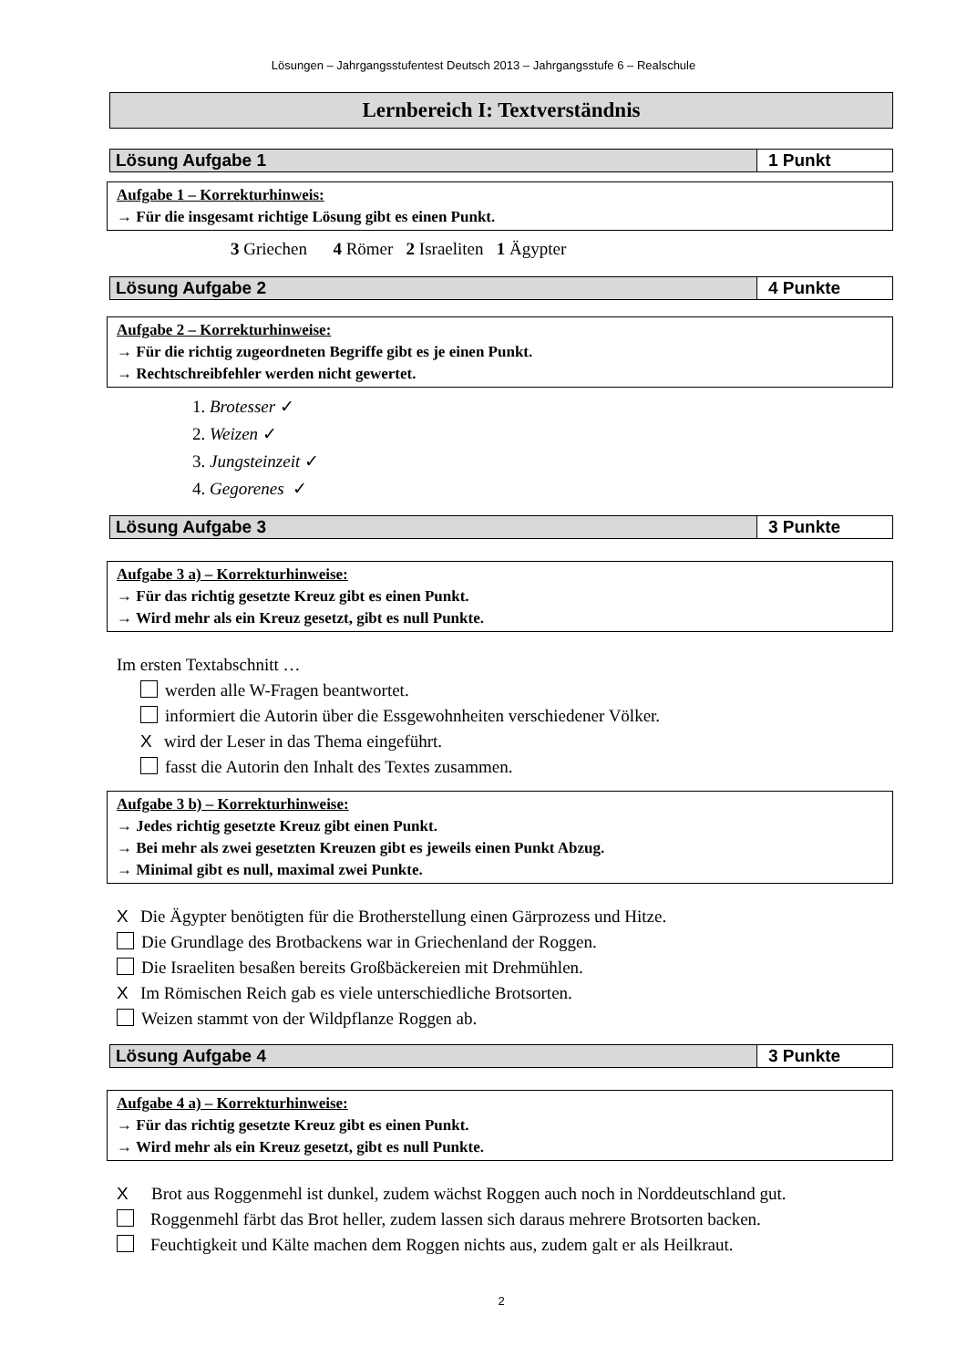Lösungen – Jahrgangsstufentest Deutsch 2013 – Jahrgangsstufe 6 – Realschule
Lernbereich I: Textverständnis
| Lösung Aufgabe 1 | 1 Punkt |
Aufgabe 1 – Korrekturhinweis:
→ Für die insgesamt richtige Lösung gibt es einen Punkt.
3 Griechen 4 Römer 2 Israeliten 1 Ägypter
| Lösung Aufgabe 2 | 4 Punkte |
Aufgabe 2 – Korrekturhinweise:
→ Für die richtig zugeordneten Begriffe gibt es je einen Punkt.
→ Rechtschreibfehler werden nicht gewertet.
1. Brotesser ✓
2. Weizen ✓
3. Jungsteinzeit ✓
4. Gegorenes ✓
| Lösung Aufgabe 3 | 3 Punkte |
Aufgabe 3 a) – Korrekturhinweise:
→ Für das richtig gesetzte Kreuz gibt es einen Punkt.
→ Wird mehr als ein Kreuz gesetzt, gibt es null Punkte.
Im ersten Textabschnitt …
werden alle W-Fragen beantwortet.
informiert die Autorin über die Essgewohnheiten verschiedener Völker.
Xwird der Leser in das Thema eingeführt.
fasst die Autorin den Inhalt des Textes zusammen.
Aufgabe 3 b) – Korrekturhinweise:
→ Jedes richtig gesetzte Kreuz gibt einen Punkt.
→ Bei mehr als zwei gesetzten Kreuzen gibt es jeweils einen Punkt Abzug.
→ Minimal gibt es null, maximal zwei Punkte.
X Die Ägypter benötigten für die Brotherstellung einen Gärprozess und Hitze.
Die Grundlage des Brotbackens war in Griechenland der Roggen.
Die Israeliten besaßen bereits Großbäckereien mit Drehmühlen.
X Im Römischen Reich gab es viele unterschiedliche Brotsorten.
Weizen stammt von der Wildpflanze Roggen ab.
| Lösung Aufgabe 4 | 3 Punkte |
Aufgabe 4 a) – Korrekturhinweise:
→ Für das richtig gesetzte Kreuz gibt es einen Punkt.
→ Wird mehr als ein Kreuz gesetzt, gibt es null Punkte.
X Brot aus Roggenmehl ist dunkel, zudem wächst Roggen auch noch in Norddeutschland gut.
Roggenmehl färbt das Brot heller, zudem lassen sich daraus mehrere Brotsorten backen.
Feuchtigkeit und Kälte machen dem Roggen nichts aus, zudem galt er als Heilkraut.
2